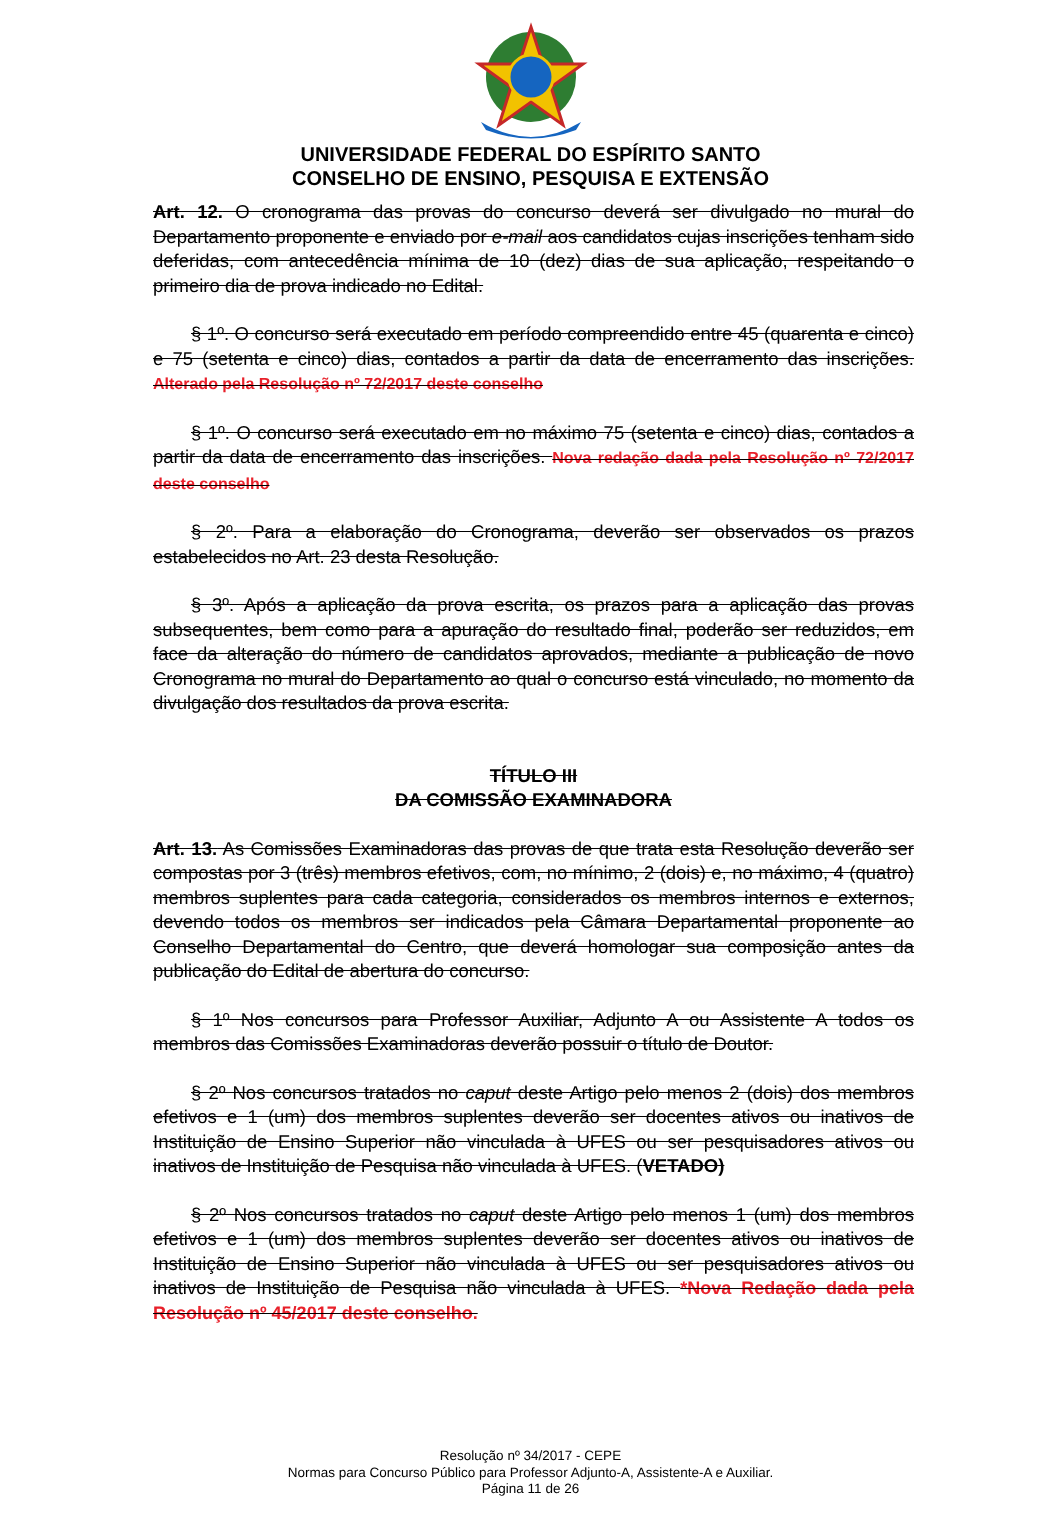UNIVERSIDADE FEDERAL DO ESPÍRITO SANTO
CONSELHO DE ENSINO, PESQUISA E EXTENSÃO
Art. 12. O cronograma das provas do concurso deverá ser divulgado no mural do Departamento proponente e enviado por e-mail aos candidatos cujas inscrições tenham sido deferidas, com antecedência mínima de 10 (dez) dias de sua aplicação, respeitando o primeiro dia de prova indicado no Edital.
§ 1º. O concurso será executado em período compreendido entre 45 (quarenta e cinco) e 75 (setenta e cinco) dias, contados a partir da data de encerramento das inscrições. Alterado pela Resolução nº 72/2017 deste conselho
§ 1º. O concurso será executado em no máximo 75 (setenta e cinco) dias, contados a partir da data de encerramento das inscrições. Nova redação dada pela Resolução nº 72/2017 deste conselho
§ 2º. Para a elaboração do Cronograma, deverão ser observados os prazos estabelecidos no Art. 23 desta Resolução.
§ 3º. Após a aplicação da prova escrita, os prazos para a aplicação das provas subsequentes, bem como para a apuração do resultado final, poderão ser reduzidos, em face da alteração do número de candidatos aprovados, mediante a publicação de novo Cronograma no mural do Departamento ao qual o concurso está vinculado, no momento da divulgação dos resultados da prova escrita.
TÍTULO III
DA COMISSÃO EXAMINADORA
Art. 13. As Comissões Examinadoras das provas de que trata esta Resolução deverão ser compostas por 3 (três) membros efetivos, com, no mínimo, 2 (dois) e, no máximo, 4 (quatro) membros suplentes para cada categoria, considerados os membros internos e externos, devendo todos os membros ser indicados pela Câmara Departamental proponente ao Conselho Departamental do Centro, que deverá homologar sua composição antes da publicação do Edital de abertura do concurso.
§ 1º Nos concursos para Professor Auxiliar, Adjunto A ou Assistente A todos os membros das Comissões Examinadoras deverão possuir o título de Doutor.
§ 2º Nos concursos tratados no caput deste Artigo pelo menos 2 (dois) dos membros efetivos e 1 (um) dos membros suplentes deverão ser docentes ativos ou inativos de Instituição de Ensino Superior não vinculada à UFES ou ser pesquisadores ativos ou inativos de Instituição de Pesquisa não vinculada à UFES. (VETADO)
§ 2º Nos concursos tratados no caput deste Artigo pelo menos 1 (um) dos membros efetivos e 1 (um) dos membros suplentes deverão ser docentes ativos ou inativos de Instituição de Ensino Superior não vinculada à UFES ou ser pesquisadores ativos ou inativos de Instituição de Pesquisa não vinculada à UFES. *Nova Redação dada pela Resolução nº 45/2017 deste conselho.
Resolução nº 34/2017 - CEPE
Normas para Concurso Público para Professor Adjunto-A, Assistente-A e Auxiliar.
Página 11 de 26